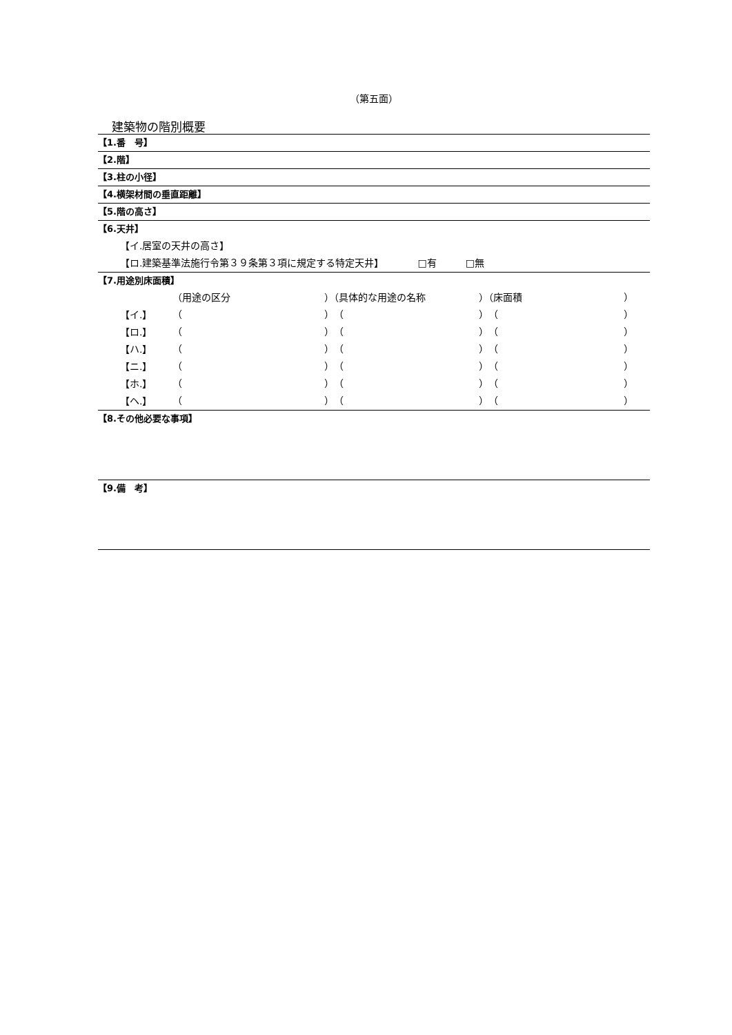（第五面）
建築物の階別概要
【1.番　号】
【2.階】
【3.柱の小径】
【4.横架材間の垂直距離】
【5.階の高さ】
【6.天井】
【イ.居室の天井の高さ】
【ロ.建築基準法施行令第３９条第３項に規定する特定天井】　　　　□有　　　□無
【7.用途別床面積】
（用途の区分 ）（具体的な用途の名称 ）（床面積 ）
【イ.】 （ ）（ ）（ ）
【ロ.】 （ ）（ ）（ ）
【ハ.】 （ ）（ ）（ ）
【ニ.】 （ ）（ ）（ ）
【ホ.】 （ ）（ ）（ ）
【ヘ.】 （ ）（ ）（ ）
【8.その他必要な事項】
【9.備　考】